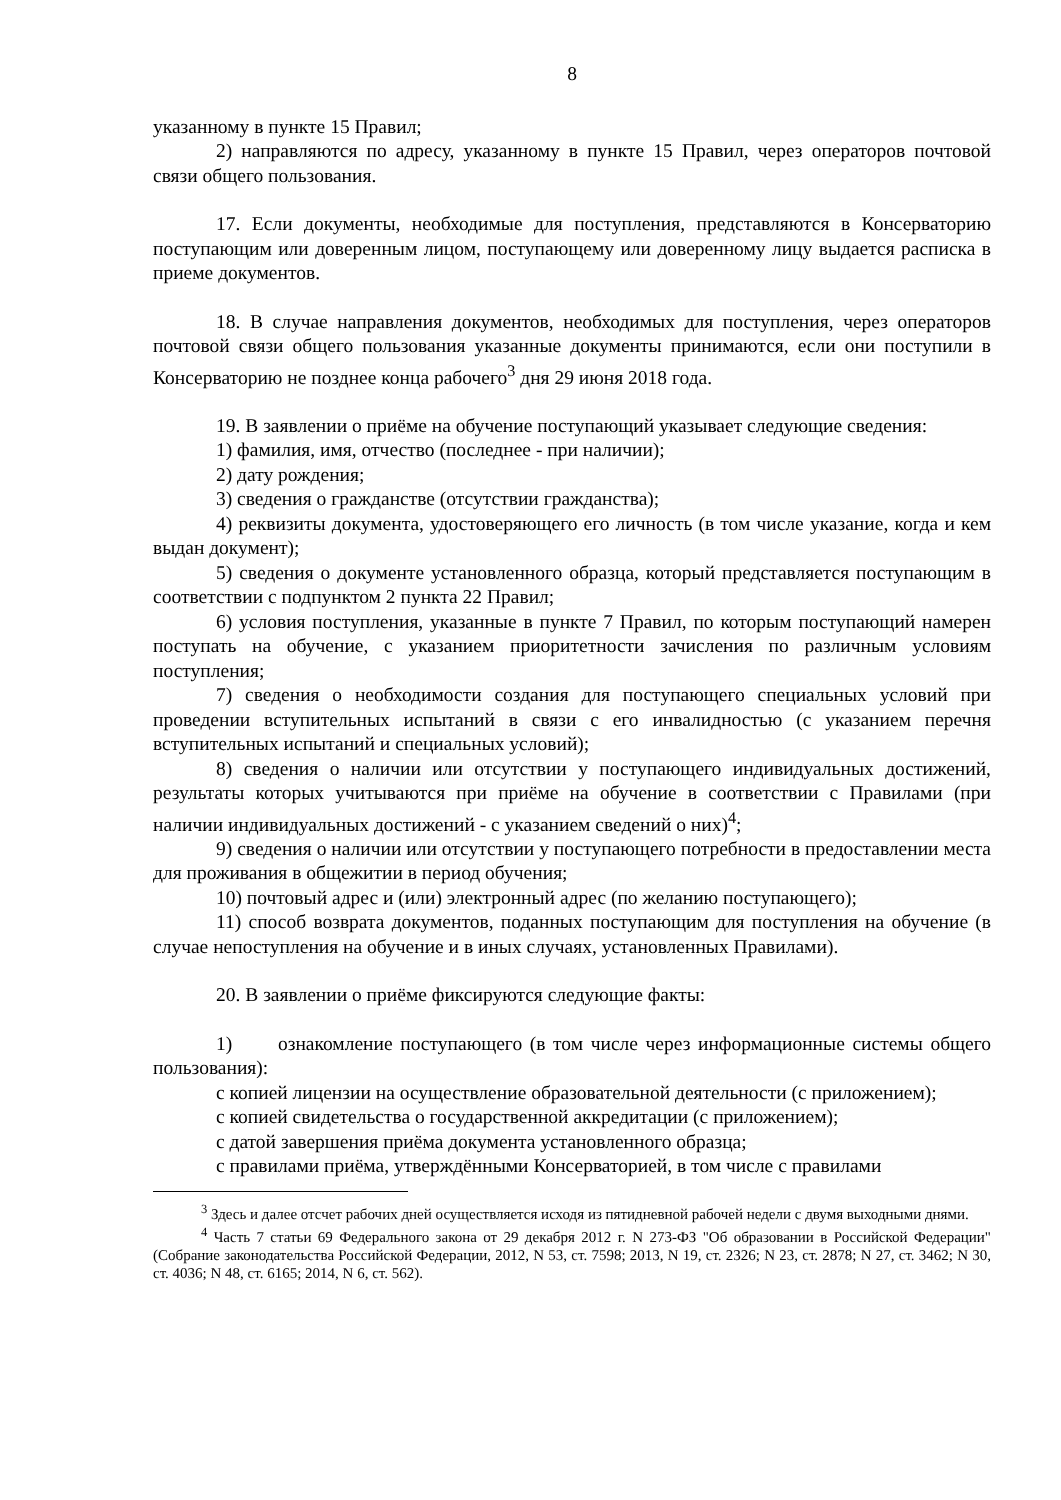8
указанному в пункте 15 Правил;
2) направляются по адресу, указанному в пункте 15 Правил, через операторов почтовой связи общего пользования.
17. Если документы, необходимые для поступления, представляются в Консерваторию поступающим или доверенным лицом, поступающему или доверенному лицу выдается расписка в приеме документов.
18. В случае направления документов, необходимых для поступления, через операторов почтовой связи общего пользования указанные документы принимаются, если они поступили в Консерваторию не позднее конца рабочего<sup>3</sup> дня 29 июня 2018 года.
19. В заявлении о приёме на обучение поступающий указывает следующие сведения:
1) фамилия, имя, отчество (последнее - при наличии);
2) дату рождения;
3) сведения о гражданстве (отсутствии гражданства);
4) реквизиты документа, удостоверяющего его личность (в том числе указание, когда и кем выдан документ);
5) сведения о документе установленного образца, который представляется поступающим в соответствии с подпунктом 2 пункта 22 Правил;
6) условия поступления, указанные в пункте 7 Правил, по которым поступающий намерен поступать на обучение, с указанием приоритетности зачисления по различным условиям поступления;
7) сведения о необходимости создания для поступающего специальных условий при проведении вступительных испытаний в связи с его инвалидностью (с указанием перечня вступительных испытаний и специальных условий);
8) сведения о наличии или отсутствии у поступающего индивидуальных достижений, результаты которых учитываются при приёме на обучение в соответствии с Правилами (при наличии индивидуальных достижений - с указанием сведений о них)<sup>4</sup>;
9) сведения о наличии или отсутствии у поступающего потребности в предоставлении места для проживания в общежитии в период обучения;
10) почтовый адрес и (или) электронный адрес (по желанию поступающего);
11) способ возврата документов, поданных поступающим для поступления на обучение (в случае непоступления на обучение и в иных случаях, установленных Правилами).
20. В заявлении о приёме фиксируются следующие факты:
1) ознакомление поступающего (в том числе через информационные системы общего пользования):
с копией лицензии на осуществление образовательной деятельности (с приложением);
с копией свидетельства о государственной аккредитации (с приложением);
с датой завершения приёма документа установленного образца;
с правилами приёма, утверждёнными Консерваторией, в том числе с правилами
<sup>3</sup> Здесь и далее отсчет рабочих дней осуществляется исходя из пятидневной рабочей недели с двумя выходными днями.
<sup>4</sup> Часть 7 статьи 69 Федерального закона от 29 декабря 2012 г. N 273-ФЗ "Об образовании в Российской Федерации" (Собрание законодательства Российской Федерации, 2012, N 53, ст. 7598; 2013, N 19, ст. 2326; N 23, ст. 2878; N 27, ст. 3462; N 30, ст. 4036; N 48, ст. 6165; 2014, N 6, ст. 562).